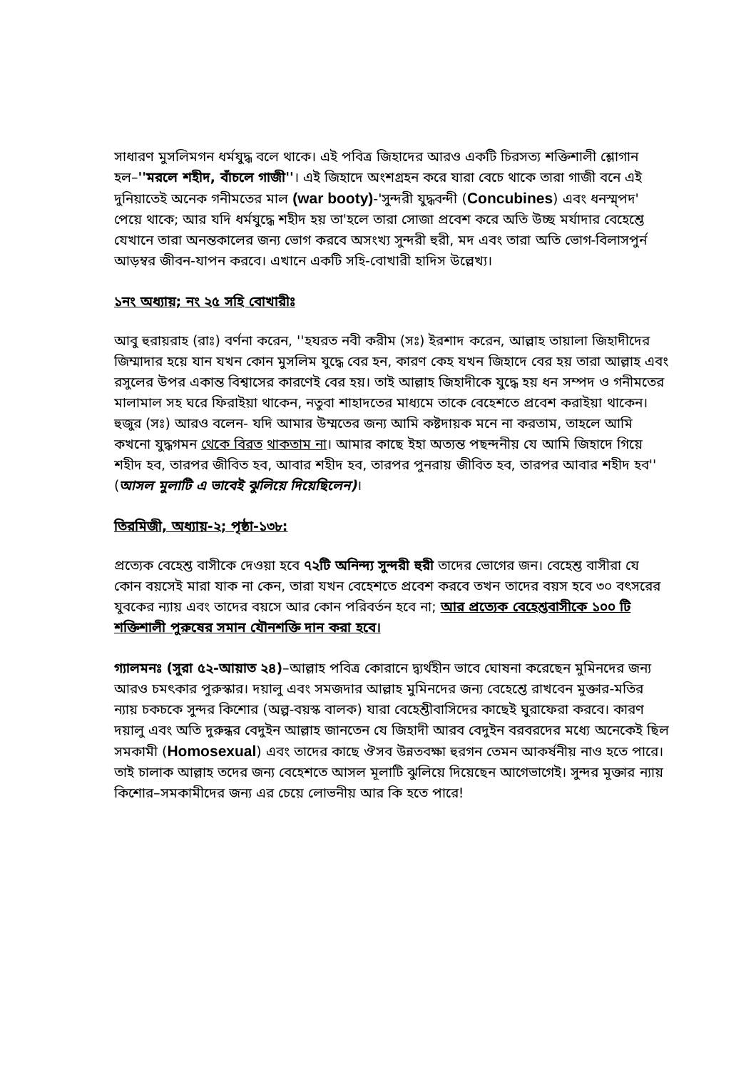সাধারণ মুসলিমগন ধর্মযুদ্ধ বলে থাকে। এই পবিত্র জিহাদের আরও একটি চিরসত্য শক্তিশালী শ্লোগান হল–''মরলে শহীদ, বাঁচলে গাজী''। এই জিহাদে অংশগ্রহন করে যারা বেচে থাকে তারা গাজী বনে এই দুনিয়াতেই অনেক গনীমতের মাল (war booty)-'সুন্দরী যুদ্ধবন্দী (Concubines) এবং ধনস্ম্পদ' পেয়ে থাকে; আর যদি ধর্মযুদ্ধে শহীদ হয় তা'হলে তারা সোজা প্রবেশ করে অতি উচ্ছ মর্যাদার বেহেশ্তে যেখানে তারা অনন্তকালের জন্য ভোগ করবে অসংখ্য সুন্দরী হুরী, মদ এবং তারা অতি ভোগ-বিলাসপুর্ন আড়ম্বর জীবন-যাপন করবে। এখানে একটি সহি-বোখারী হাদিস উল্লেখ্য।
১নং অধ্যায়; নং ২৫ সহি বোখারীঃ
আবু হুরায়রাহ (রাঃ) বর্ণনা করেন, ''হযরত নবী করীম (সঃ) ইরশাদ করেন, আল্লাহ তায়ালা জিহাদীদের জিম্মাদার হয়ে যান যখন কোন মুসলিম যুদ্ধে বের হন, কারণ কেহ যখন জিহাদে বের হয় তারা আল্লাহ এবং রসুলের উপর একান্ত বিশ্বাসের কারণেই বের হয়। তাই আল্লাহ জিহাদীকে যুদ্ধে হয় ধন সম্পদ ও গনীমতের মালামাল সহ ঘরে ফিরাইয়া থাকেন, নতুবা শাহাদতের মাধ্যমে তাকে বেহেশতে প্রবেশ করাইয়া থাকেন। হুজুর (সঃ) আরও বলেন- যদি আমার উম্মতের জন্য আমি কষ্টদায়ক মনে না করতাম, তাহলে আমি কখনো যুদ্ধগমন থেকে বিরত থাকতাম না। আমার কাছে ইহা অত্যন্ত পছন্দনীয় যে আমি জিহাদে গিয়ে শহীদ হব, তারপর জীবিত হব, আবার শহীদ হব, তারপর পুনরায় জীবিত হব, তারপর আবার শহীদ হব'' (আসল মুলাটি এ ভাবেই ঝুলিয়ে দিয়েছিলেন)।
তিরমিজী, অধ্যায়-২; পৃষ্ঠা-১৩৮:
প্রত্যেক বেহেশ্ত বাসীকে দেওয়া হবে ৭২টি অনিন্দ্য সুন্দরী হুরী তাদের ভোগের জন। বেহেশ্ত বাসীরা যে কোন বয়সেই মারা যাক না কেন, তারা যখন বেহেশতে প্রবেশ করবে তখন তাদের বয়স হবে ৩০ বৎসরের যুবকের ন্যায় এবং তাদের বয়সে আর কোন পরিবর্তন হবে না; আর প্রত্যেক বেহেশ্তবাসীকে ১০০ টি শক্তিশালী পুরুষের সমান যৌনশক্তি দান করা হবে।
গ্যালমনঃ (সুরা ৫২-আয়াত ২৪)–আল্লাহ পবিত্র কোরানে দ্ব্যর্থহীন ভাবে ঘোষনা করেছেন মুমিনদের জন্য আরও চমৎকার পুরুস্কার। দয়ালু এবং সমজদার আল্লাহ মুমিনদের জন্য বেহেশ্তে রাখবেন মুক্তার-মতির ন্যায় চকচকে সুন্দর কিশোর (অল্প-বয়স্ক বালক) যারা বেহেশ্তীবাসিদের কাছেই ঘুরাফেরা করবে। কারণ দয়ালু এবং অতি দুরুন্ধর বেদুইন আল্লাহ জানতেন যে জিহাদী আরব বেদুইন বরবরদের মধ্যে অনেকেই ছিল সমকামী (Homosexual) এবং তাদের কাছে ঔসব উন্নতবক্ষা হুরগন তেমন আকর্ষনীয় নাও হতে পারে। তাই চালাক আল্লাহ তদের জন্য বেহেশতে আসল মূলাটি ঝুলিয়ে দিয়েছেন আগেভাগেই। সুন্দর মূক্তার ন্যায় কিশোর–সমকামীদের জন্য এর চেয়ে লোভনীয় আর কি হতে পারে!